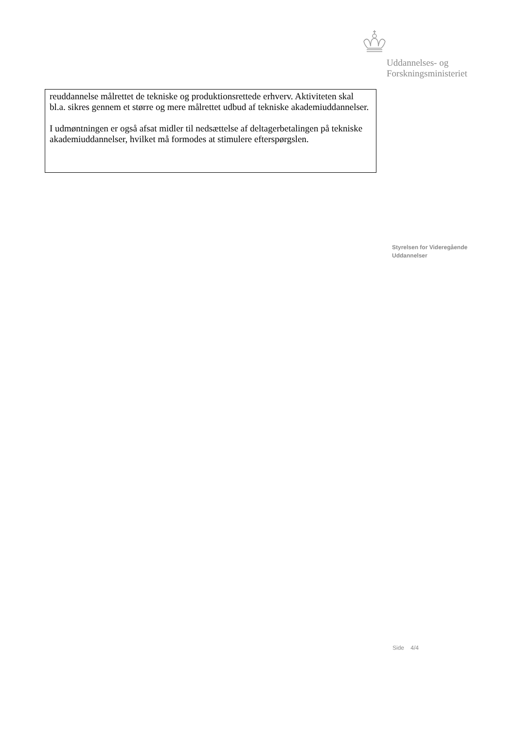Uddannelses- og
Forskningsministeriet
reuddannelse målrettet de tekniske og produktionsrettede erhverv. Aktiviteten skal bl.a. sikres gennem et større og mere målrettet udbud af tekniske akademiuddannelser.
I udmøntningen er også afsat midler til nedsættelse af deltagerbetalingen på tekniske akademiuddannelser, hvilket må formodes at stimulere efterspørgslen.
Styrelsen for Videregående
Uddannelser
Side 4/4